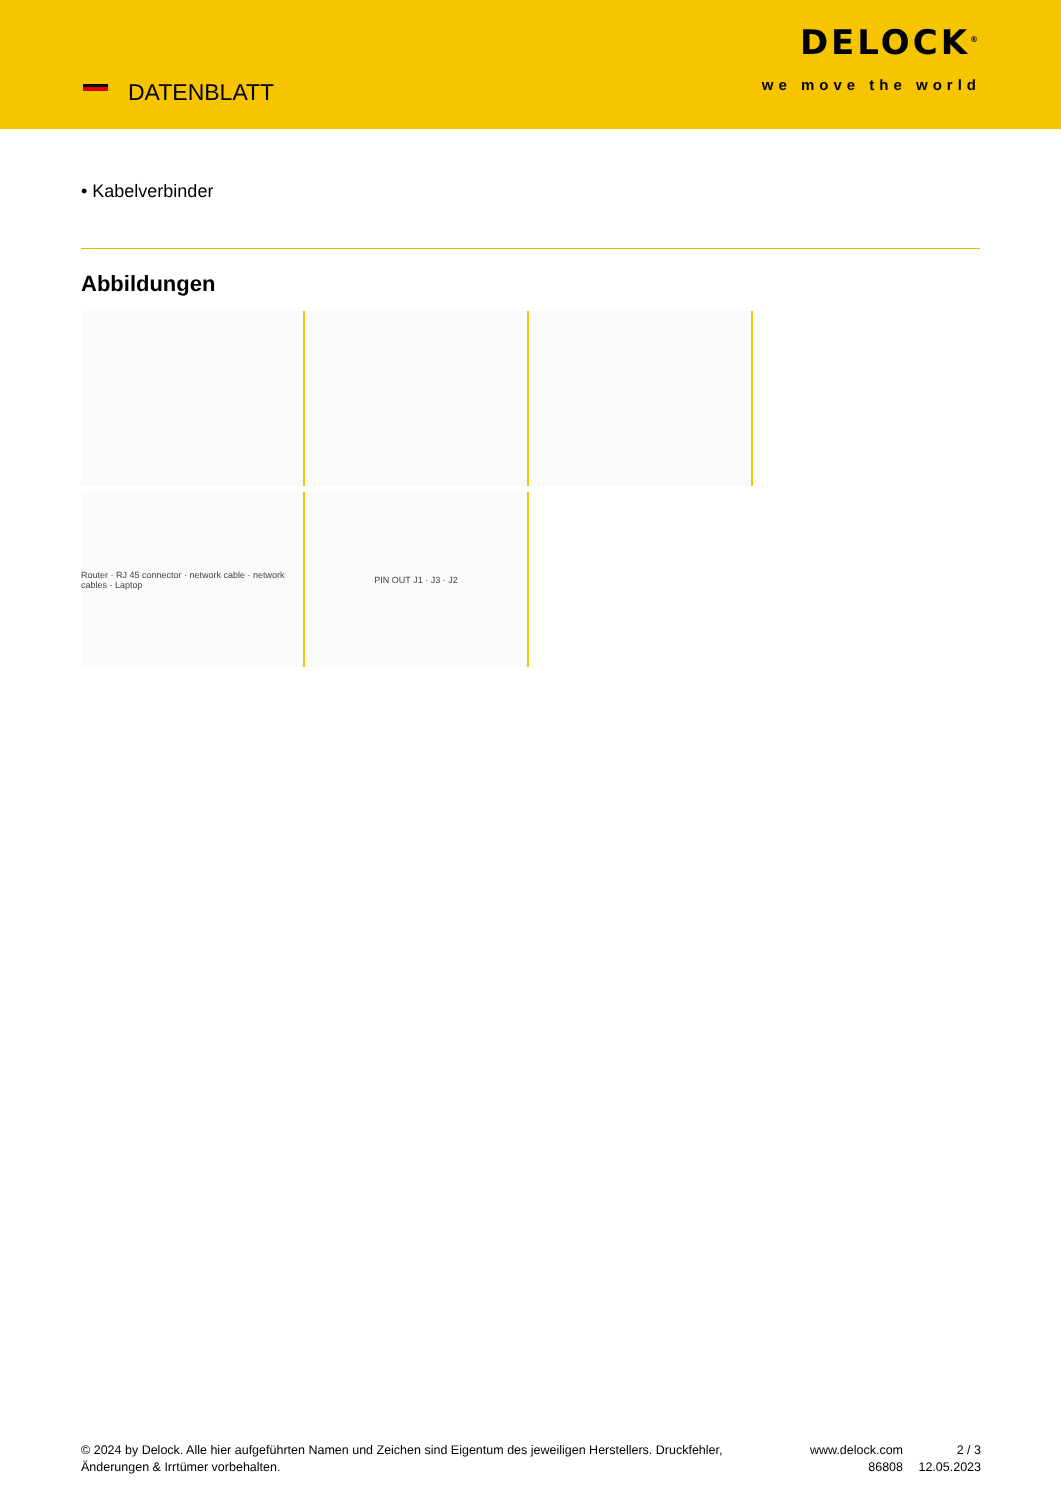DATENBLATT
DELOCK<sup>®</sup>
we move the world
• Kabelverbinder
Abbildungen
Router · RJ 45 connector · network cable · network cables · Laptop
PIN OUT J1 · J3 · J2
© 2024 by Delock. Alle hier aufgeführten Namen und Zeichen sind Eigentum des jeweiligen Herstellers. Druckfehler, Änderungen & Irrtümer vorbehalten.
www.delock.com
86808
2 / 3
12.05.2023